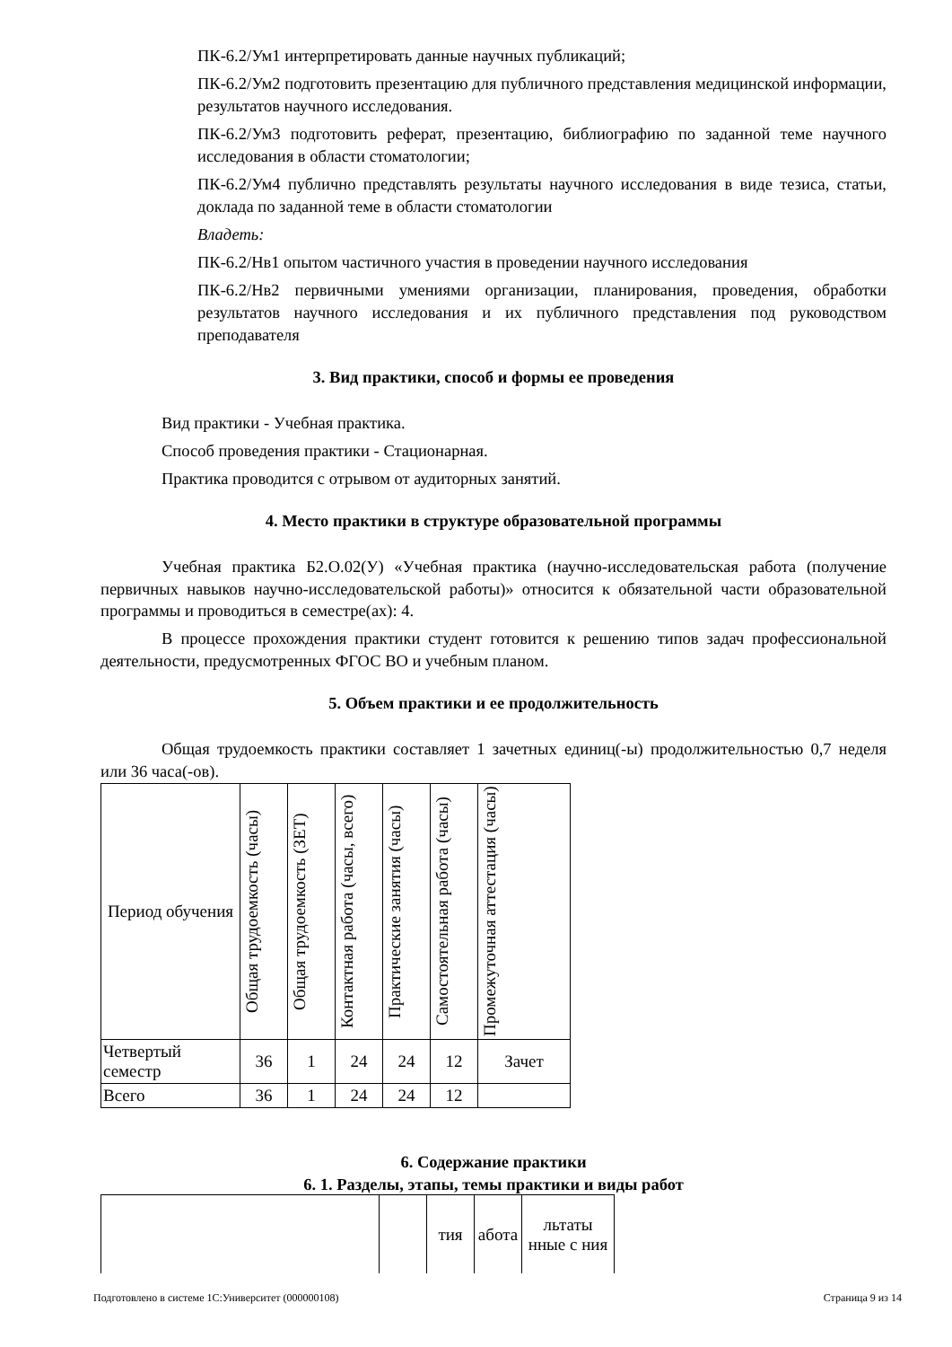ПК-6.2/Ум1 интерпретировать данные научных публикаций;
ПК-6.2/Ум2 подготовить презентацию для публичного представления медицинской информации, результатов научного исследования.
ПК-6.2/Ум3 подготовить реферат, презентацию, библиографию по заданной теме научного исследования в области стоматологии;
ПК-6.2/Ум4 публично представлять результаты научного исследования в виде тезиса, статьи, доклада по заданной теме в области стоматологии
Владеть:
ПК-6.2/Нв1 опытом частичного участия в проведении научного исследования
ПК-6.2/Нв2 первичными умениями организации, планирования, проведения, обработки результатов научного исследования и их публичного представления под руководством преподавателя
3. Вид практики, способ и формы ее проведения
Вид практики - Учебная практика.
Способ проведения практики - Стационарная.
Практика проводится с отрывом от аудиторных занятий.
4. Место практики в структуре образовательной программы
Учебная практика Б2.О.02(У) «Учебная практика (научно-исследовательская работа (получение первичных навыков научно-исследовательской работы)» относится к обязательной части образовательной программы и проводиться в семестре(ах): 4.
В процессе прохождения практики студент готовится к решению типов задач профессиональной деятельности, предусмотренных ФГОС ВО и учебным планом.
5. Объем практики и ее продолжительность
Общая трудоемкость практики составляет 1 зачетных единиц(-ы) продолжительностью 0,7 неделя или 36 часа(-ов).
| Период обучения | Общая трудоемкость (часы) | Общая трудоемкость (ЗЕТ) | Контактная работа (часы, всего) | Практические занятия (часы) | Самостоятельная работа (часы) | Промежуточная аттестация (часы) |
| --- | --- | --- | --- | --- | --- | --- |
| Четвертый семестр | 36 | 1 | 24 | 24 | 12 | Зачет |
| Всего | 36 | 1 | 24 | 24 | 12 | |
6. Содержание практики
6. 1. Разделы, этапы, темы практики и виды работ
| | | тия | абота | льтаты нные с ния |
Подготовлено в системе 1С:Университет (000000108) Страница 9 из 14